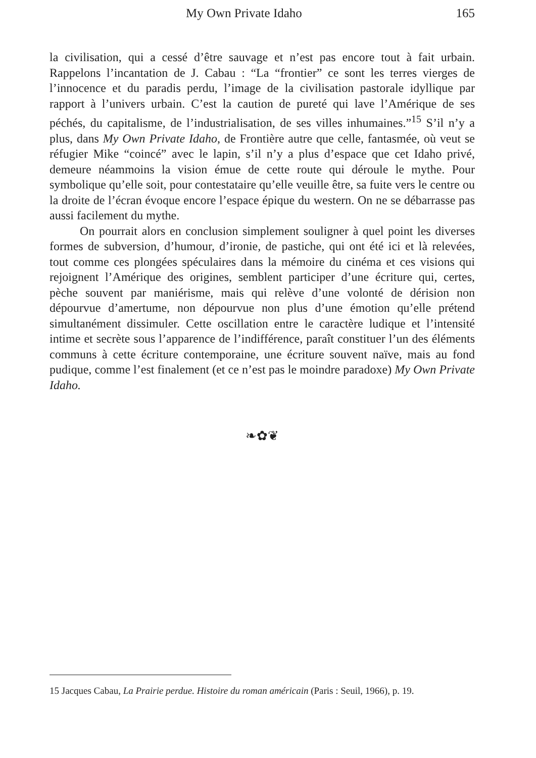My Own Private Idaho 165
la civilisation, qui a cessé d’être sauvage et n’est pas encore tout à fait urbain. Rappelons l’incantation de J. Cabau : “La “frontier” ce sont les terres vierges de l’innocence et du paradis perdu, l’image de la civilisation pastorale idyllique par rapport à l’univers urbain. C’est la caution de pureté qui lave l’Amérique de ses péchés, du capitalisme, de l’industrialisation, de ses villes inhumaines.”<sup>15</sup> S’il n’y a plus, dans My Own Private Idaho, de Frontière autre que celle, fantasmée, où veut se réfugier Mike “coincé” avec le lapin, s’il n’y a plus d’espace que cet Idaho privé, demeure néammoins la vision émue de cette route qui déroule le mythe. Pour symbolique qu’elle soit, pour contestataire qu’elle veuille être, sa fuite vers le centre ou la droite de l’écran évoque encore l’espace épique du western. On ne se débarrasse pas aussi facilement du mythe.
On pourrait alors en conclusion simplement souligner à quel point les diverses formes de subversion, d’humour, d’ironie, de pastiche, qui ont été ici et là relevées, tout comme ces plongées spéculaires dans la mémoire du cinéma et ces visions qui rejoignent l’Amérique des origines, semblent participer d’une écriture qui, certes, pèche souvent par maniérisme, mais qui relève d’une volonté de dérision non dépourvue d’amertume, non dépourvue non plus d’une émotion qu’elle prétend simultanément dissimuler. Cette oscillation entre le caractère ludique et l’intensité intime et secrète sous l’apparence de l’indifférence, paraît constituer l’un des éléments communs à cette écriture contemporaine, une écriture souvent naïve, mais au fond pudique, comme l’est finalement (et ce n’est pas le moindre paradoxe) My Own Private Idaho.
❧✿❦
15 Jacques Cabau, La Prairie perdue. Histoire du roman américain (Paris : Seuil, 1966), p. 19.